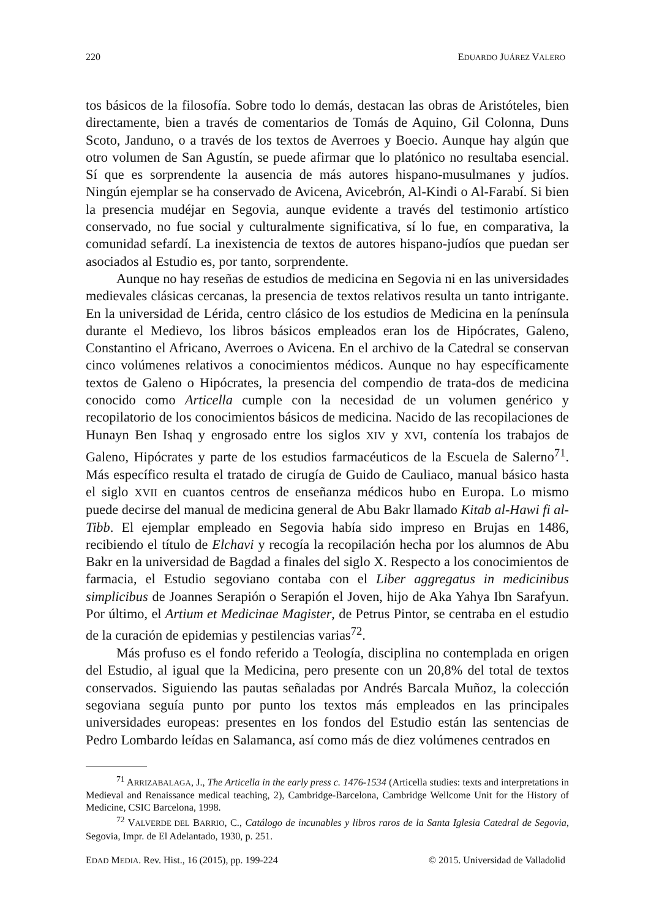220 EDUARDO JUÁREZ VALERO
tos básicos de la filosofía. Sobre todo lo demás, destacan las obras de Aristóteles, bien directamente, bien a través de comentarios de Tomás de Aquino, Gil Colonna, Duns Scoto, Janduno, o a través de los textos de Averroes y Boecio. Aunque hay algún que otro volumen de San Agustín, se puede afirmar que lo platónico no resultaba esencial. Sí que es sorprendente la ausencia de más autores hispano-musulmanes y judíos. Ningún ejemplar se ha conservado de Avicena, Avicebrón, Al-Kindi o Al-Farabí. Si bien la presencia mudéjar en Segovia, aunque evidente a través del testimonio artístico conservado, no fue social y culturalmente significativa, sí lo fue, en comparativa, la comunidad sefardí. La inexistencia de textos de autores hispano-judíos que puedan ser asociados al Estudio es, por tanto, sorprendente.
Aunque no hay reseñas de estudios de medicina en Segovia ni en las universidades medievales clásicas cercanas, la presencia de textos relativos resulta un tanto intrigante. En la universidad de Lérida, centro clásico de los estudios de Medicina en la península durante el Medievo, los libros básicos empleados eran los de Hipócrates, Galeno, Constantino el Africano, Averroes o Avicena. En el archivo de la Catedral se conservan cinco volúmenes relativos a conocimientos médicos. Aunque no hay específicamente textos de Galeno o Hipócrates, la presencia del compendio de trata-dos de medicina conocido como Articella cumple con la necesidad de un volumen genérico y recopilatorio de los conocimientos básicos de medicina. Nacido de las recopilaciones de Hunayn Ben Ishaq y engrosado entre los siglos XIV y XVI, contenía los trabajos de Galeno, Hipócrates y parte de los estudios farmacéuticos de la Escuela de Salerno<sup>71</sup>. Más específico resulta el tratado de cirugía de Guido de Cauliaco, manual básico hasta el siglo XVII en cuantos centros de enseñanza médicos hubo en Europa. Lo mismo puede decirse del manual de medicina general de Abu Bakr llamado Kitab al-Hawi fi al-Tibb. El ejemplar empleado en Segovia había sido impreso en Brujas en 1486, recibiendo el título de Elchavi y recogía la recopilación hecha por los alumnos de Abu Bakr en la universidad de Bagdad a finales del siglo X. Respecto a los conocimientos de farmacia, el Estudio segoviano contaba con el Liber aggregatus in medicinibus simplicibus de Joannes Serapión o Serapión el Joven, hijo de Aka Yahya Ibn Sarafyun. Por último, el Artium et Medicinae Magister, de Petrus Pintor, se centraba en el estudio de la curación de epidemias y pestilencias varias<sup>72</sup>.
Más profuso es el fondo referido a Teología, disciplina no contemplada en origen del Estudio, al igual que la Medicina, pero presente con un 20,8% del total de textos conservados. Siguiendo las pautas señaladas por Andrés Barcala Muñoz, la colección segoviana seguía punto por punto los textos más empleados en las principales universidades europeas: presentes en los fondos del Estudio están las sentencias de Pedro Lombardo leídas en Salamanca, así como más de diez volúmenes centrados en
<sup>71</sup> ARRIZABALAGA, J., The Articella in the early press c. 1476-1534 (Articella studies: texts and interpretations in Medieval and Renaissance medical teaching, 2), Cambridge-Barcelona, Cambridge Wellcome Unit for the History of Medicine, CSIC Barcelona, 1998.
<sup>72</sup> VALVERDE DEL BARRIO, C., Catálogo de incunables y libros raros de la Santa Iglesia Catedral de Segovia, Segovia, Impr. de El Adelantado, 1930, p. 251.
EDAD MEDIA. Rev. Hist., 16 (2015), pp. 199-224 © 2015. Universidad de Valladolid